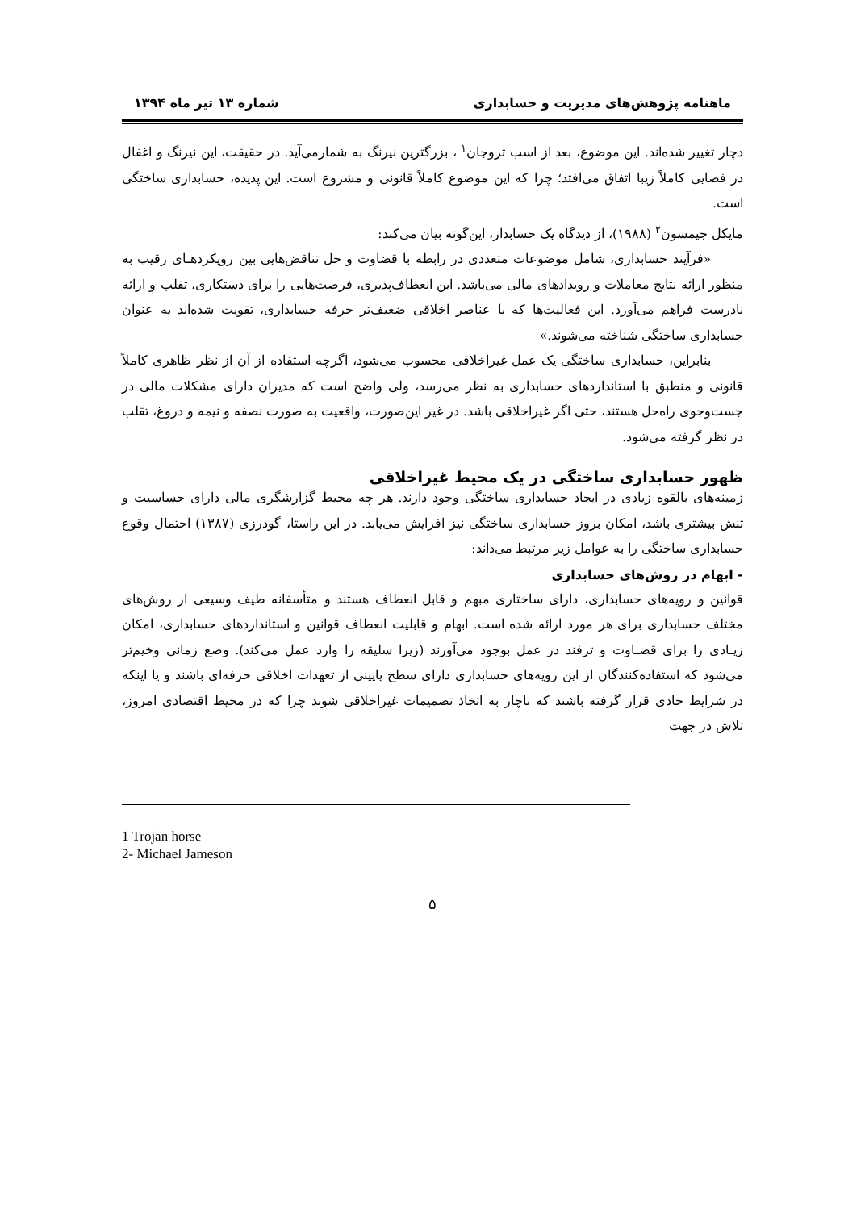ماهنامه پژوهش‌های مدیریت و حسابداری شماره ۱۳ تیر ماه ۱۳۹۴
دچار تغییر شده‌اند. این موضوع، بعد از اسب تروجان<sup>۱</sup> ، بزرگترین نیرنگ به شمارمی‌آید. در حقیقت، این نیرنگ و اغفال در فضایی کاملاً زیبا اتفاق می‌افتد؛ چرا که این موضوع کاملاً قانونی و مشروع است. این پدیده، حسابداری ساختگی است.
مایکل جیمسون<sup>۲</sup> (۱۹۸۸)، از دیدگاه یک حسابدار، این‌گونه بیان می‌کند:
«فرآیند حسابداری، شامل موضوعات متعددی در رابطه با قضاوت و حل تناقض‌هایی بین رویکردهـای رقیب به منظور ارائه نتایج معاملات و رویدادهای مالی می‌باشد. این انعطاف‌پذیری، فرصت‌هایی را برای دستکاری، تقلب و ارائه نادرست فراهم می‌آورد. این فعالیت‌ها که با عناصر اخلاقی ضعیف‌تر حرفه حسابداری، تقویت شده‌اند به عنوان حسابداری ساختگی شناخته می‌شوند.»
بنابراین، حسابداری ساختگی یک عمل غیراخلاقی محسوب می‌شود، اگرچه استفاده از آن از نظر ظاهری کاملاً قانونی و منطبق با استانداردهای حسابداری به نظر می‌رسد، ولی واضح است که مدیران دارای مشکلات مالی در جست‌وجوی راه‌حل هستند، حتی اگر غیراخلاقی باشد. در غیر این‌صورت، واقعیت به صورت نصفه و نیمه و دروغ، تقلب در نظر گرفته می‌شود.
ظهور حسابداری ساختگی در یک محیط غیراخلاقی
زمینه‌های بالقوه زیادی در ایجاد حسابداری ساختگی وجود دارند. هر چه محیط گزارشگری مالی دارای حساسیت و تنش بیشتری باشد، امکان بروز حسابداری ساختگی نیز افزایش می‌یابد. در این راستا، گودرزی (۱۳۸۷) احتمال وقوع حسابداری ساختگی را به عوامل زیر مرتبط می‌داند:
- ابهام در روش‌های حسابداری
قوانین و رویه‌های حسابداری، دارای ساختاری مبهم و قابل انعطاف هستند و متأسفانه طیف وسیعی از روش‌های مختلف حسابداری برای هر مورد ارائه شده است. ابهام و قابلیت انعطاف قوانین و استانداردهای حسابداری، امکان زیـادی را برای قضـاوت و ترفند در عمل بوجود می‌آورند (زیرا سلیقه را وارد عمل می‌کند). وضع زمانی وخیم‌تر می‌شود که استفاده‌کنندگان از این رویه‌های حسابداری دارای سطح پایینی از تعهدات اخلاقی حرفه‌ای باشند و یا اینکه در شرایط حادی قرار گرفته باشند که ناچار به اتخاذ تصمیمات غیراخلاقی شوند چرا که در محیط اقتصادی امروز، تلاش در جهت
1 Trojan horse
2- Michael Jameson
۵